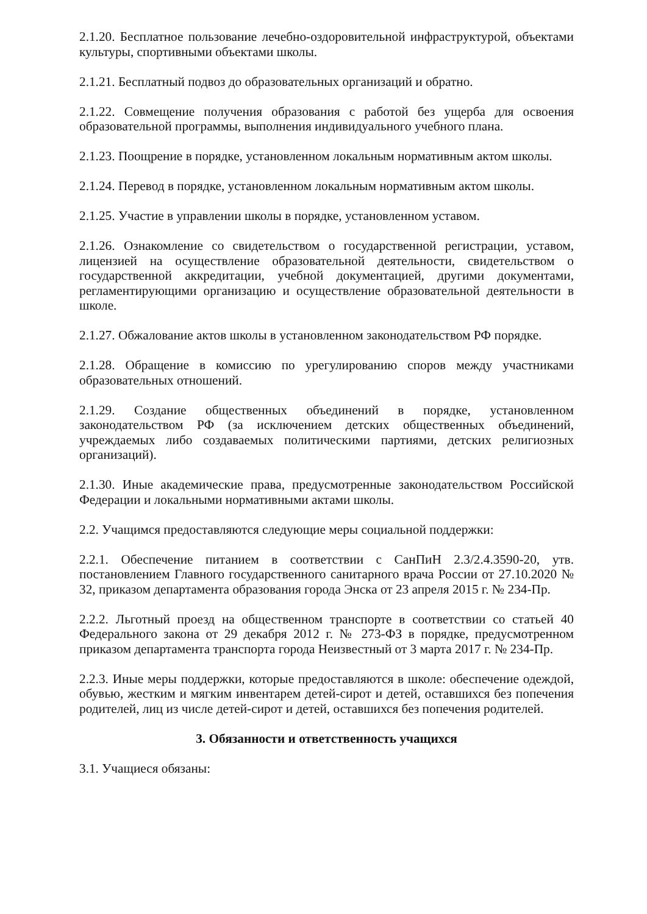2.1.20. Бесплатное пользование лечебно-оздоровительной инфраструктурой, объектами культуры, спортивными объектами школы.
2.1.21. Бесплатный подвоз до образовательных организаций и обратно.
2.1.22. Совмещение получения образования с работой без ущерба для освоения образовательной программы, выполнения индивидуального учебного плана.
2.1.23. Поощрение в порядке, установленном локальным нормативным актом школы.
2.1.24. Перевод в порядке, установленном локальным нормативным актом школы.
2.1.25. Участие в управлении школы в порядке, установленном уставом.
2.1.26. Ознакомление со свидетельством о государственной регистрации, уставом, лицензией на осуществление образовательной деятельности, свидетельством о государственной аккредитации, учебной документацией, другими документами, регламентирующими организацию и осуществление образовательной деятельности в школе.
2.1.27. Обжалование актов школы в установленном законодательством РФ порядке.
2.1.28. Обращение в комиссию по урегулированию споров между участниками образовательных отношений.
2.1.29. Создание общественных объединений в порядке, установленном законодательством РФ (за исключением детских общественных объединений, учреждаемых либо создаваемых политическими партиями, детских религиозных организаций).
2.1.30. Иные академические права, предусмотренные законодательством Российской Федерации и локальными нормативными актами школы.
2.2. Учащимся предоставляются следующие меры социальной поддержки:
2.2.1. Обеспечение питанием в соответствии с СанПиН 2.3/2.4.3590-20, утв. постановлением Главного государственного санитарного врача России от 27.10.2020 № 32, приказом департамента образования города Энска от 23 апреля 2015 г. № 234-Пр.
2.2.2. Льготный проезд на общественном транспорте в соответствии со статьей 40 Федерального закона от 29 декабря 2012 г. № 273-ФЗ в порядке, предусмотренном приказом департамента транспорта города Неизвестный от 3 марта 2017 г. № 234-Пр.
2.2.3. Иные меры поддержки, которые предоставляются в школе: обеспечение одеждой, обувью, жестким и мягким инвентарем детей-сирот и детей, оставшихся без попечения родителей, лиц из числе детей-сирот и детей, оставшихся без попечения родителей.
3. Обязанности и ответственность учащихся
3.1. Учащиеся обязаны: